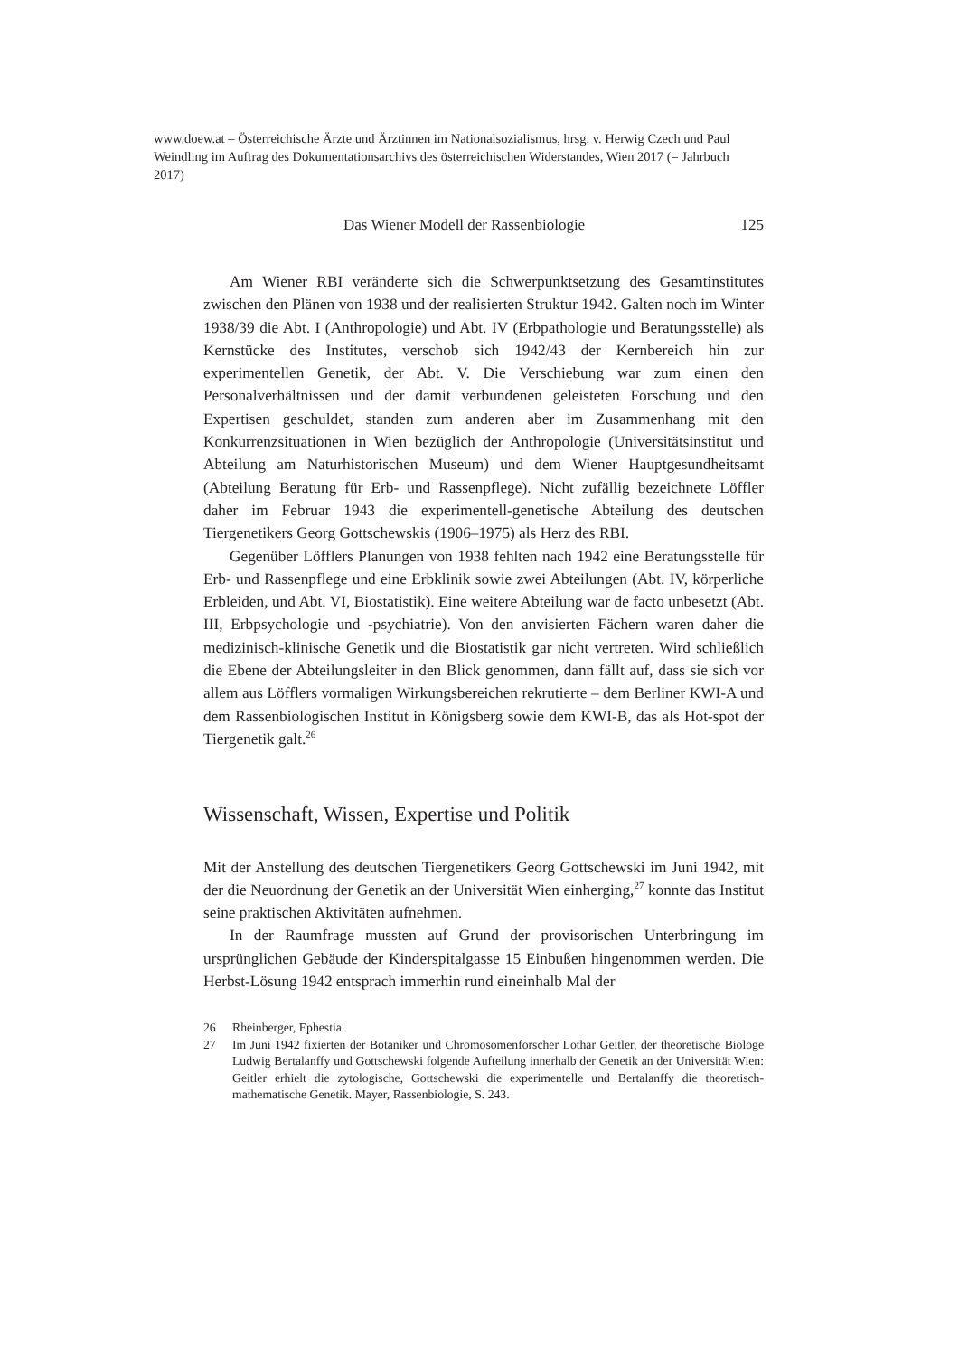www.doew.at – Österreichische Ärzte und Ärztinnen im Nationalsozialismus, hrsg. v. Herwig Czech und Paul Weindling im Auftrag des Dokumentationsarchivs des österreichischen Widerstandes, Wien 2017 (= Jahrbuch 2017)
Das Wiener Modell der Rassenbiologie 125
Am Wiener RBI veränderte sich die Schwerpunktsetzung des Gesamtinstitutes zwischen den Plänen von 1938 und der realisierten Struktur 1942. Galten noch im Winter 1938/39 die Abt. I (Anthropologie) und Abt. IV (Erbpathologie und Beratungsstelle) als Kernstücke des Institutes, verschob sich 1942/43 der Kernbereich hin zur experimentellen Genetik, der Abt. V. Die Verschiebung war zum einen den Personalverhältnissen und der damit verbundenen geleisteten Forschung und den Expertisen geschuldet, standen zum anderen aber im Zusammenhang mit den Konkurrenzsituationen in Wien bezüglich der Anthropologie (Universitätsinstitut und Abteilung am Naturhistorischen Museum) und dem Wiener Hauptgesundheitsamt (Abteilung Beratung für Erb- und Rassenpflege). Nicht zufällig bezeichnete Löffler daher im Februar 1943 die experimentell-genetische Abteilung des deutschen Tiergenetikers Georg Gottschewskis (1906–1975) als Herz des RBI.
Gegenüber Löfflers Planungen von 1938 fehlten nach 1942 eine Beratungsstelle für Erb- und Rassenpflege und eine Erbklinik sowie zwei Abteilungen (Abt. IV, körperliche Erbleiden, und Abt. VI, Biostatistik). Eine weitere Abteilung war de facto unbesetzt (Abt. III, Erbpsychologie und -psychiatrie). Von den anvisierten Fächern waren daher die medizinisch-klinische Genetik und die Biostatistik gar nicht vertreten. Wird schließlich die Ebene der Abteilungsleiter in den Blick genommen, dann fällt auf, dass sie sich vor allem aus Löfflers vormaligen Wirkungsbereichen rekrutierte – dem Berliner KWI-A und dem Rassenbiologischen Institut in Königsberg sowie dem KWI-B, das als Hot-spot der Tiergenetik galt.<sup>26</sup>
Wissenschaft, Wissen, Expertise und Politik
Mit der Anstellung des deutschen Tiergenetikers Georg Gottschewski im Juni 1942, mit der die Neuordnung der Genetik an der Universität Wien einherging,<sup>27</sup> konnte das Institut seine praktischen Aktivitäten aufnehmen.
In der Raumfrage mussten auf Grund der provisorischen Unterbringung im ursprünglichen Gebäude der Kinderspitalgasse 15 Einbußen hingenommen werden. Die Herbst-Lösung 1942 entsprach immerhin rund eineinhalb Mal der
26 Rheinberger, Ephestia.
27 Im Juni 1942 fixierten der Botaniker und Chromosomenforscher Lothar Geitler, der theoretische Biologe Ludwig Bertalanffy und Gottschewski folgende Aufteilung innerhalb der Genetik an der Universität Wien: Geitler erhielt die zytologische, Gottschewski die experimentelle und Bertalanffy die theoretisch-mathematische Genetik. Mayer, Rassenbiologie, S. 243.